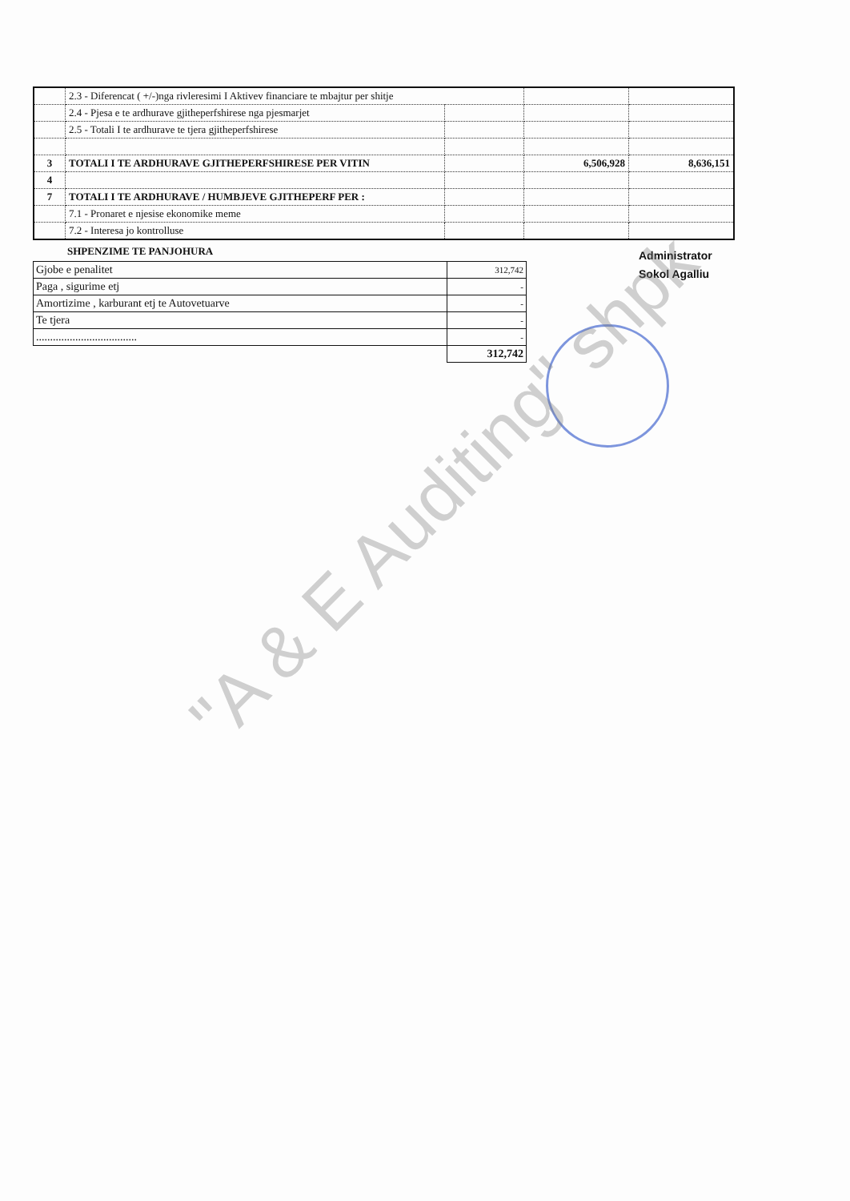| | 2.3 - Diferencat ( +/-)nga rivleresimi I Aktivev financiare te mbajtur per shitje | | | |
| | 2.4 - Pjesa e te ardhurave gjitheperfshirese nga pjesmarjet | | | |
| | 2.5 - Totali I te ardhurave te tjera gjitheperfshirese | | | |
| 3 | TOTALI I TE ARDHURAVE GJITHEPERFSHIRESE PER VITIN | | 6,506,928 | 8,636,151 |
| 4 | | | | |
| 7 | TOTALI I TE ARDHURAVE / HUMBJEVE GJITHEPERF PER : | | | |
| | 7.1 - Pronaret e njesise ekonomike meme | | | |
| | 7.2 - Interesa jo kontrolluse | | | |
SHPENZIME TE PANJOHURA
| Gjobe e penalitet | 312,742 |
| Paga , sigurime etj | - |
| Amortizime , karburant etj te Autovetuarve | - |
| Te tjera | - |
| .................................... | - |
| | 312,742 |
Administrator
Sokol Agalliu
"A & E Auditing" shpk